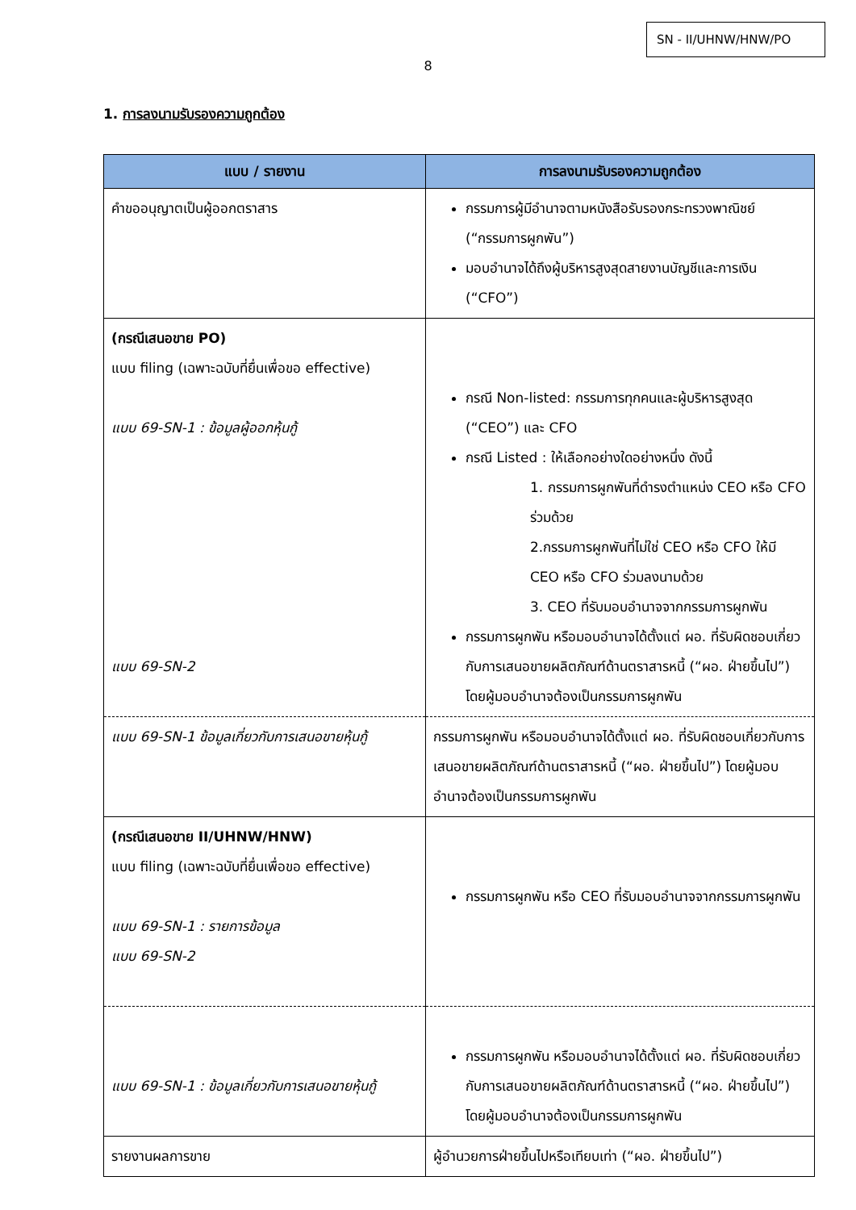SN - II/UHNW/HNW/PO
8
1. การลงนามรับรองความถูกต้อง
| แบบ / รายงาน | การลงนามรับรองความถูกต้อง |
| --- | --- |
| คำขออนุญาตเป็นผู้ออกตราสาร | กรรมการผู้มีอำนาจตามหนังสือรับรองกระทรวงพาณิชย์ (“กรรมการผูกพัน”) มอบอำนาจได้ถึงผู้บริหารสูงสุดสายงานบัญชีและการเงิน (“CFO”) |
| (กรณีเสนอขาย PO) แบบ filing (เฉพาะฉบับที่ยื่นเพื่อขอ effective) แบบ 69-SN-1 : ข้อมูลผู้ออกหุ้นกู้ แบบ 69-SN-2 | กรณี Non-listed: กรรมการทุกคนและผู้บริหารสูงสุด (“CEO”) และ CFO กรณี Listed : ให้เลือกอย่างใดอย่างหนึ่ง ดังนี้ 1. กรรมการผูกพันที่ดำรงตำแหน่ง CEO หรือ CFO ร่วมด้วย 2.กรรมการผูกพันที่ไม่ใช่ CEO หรือ CFO ให้มี CEO หรือ CFO ร่วมลงนามด้วย 3. CEO ที่รับมอบอำนาจจากกรรมการผูกพัน กรรมการผูกพัน หรือมอบอำนาจได้ตั้งแต่ ผอ. ที่รับผิดชอบเกี่ยวกับการเสนอขายผลิตภัณฑ์ด้านตราสารหนี้ (“ผอ. ฝ่ายขึ้นไป”) โดยผู้มอบอำนาจต้องเป็นกรรมการผูกพัน |
| แบบ 69-SN-1 ข้อมูลเกี่ยวกับการเสนอขายหุ้นกู้ | กรรมการผูกพัน หรือมอบอำนาจได้ตั้งแต่ ผอ. ที่รับผิดชอบเกี่ยวกับการเสนอขายผลิตภัณฑ์ด้านตราสารหนี้ (“ผอ. ฝ่ายขึ้นไป”) โดยผู้มอบอำนาจต้องเป็นกรรมการผูกพัน |
| (กรณีเสนอขาย II/UHNW/HNW) แบบ filing (เฉพาะฉบับที่ยื่นเพื่อขอ effective) แบบ 69-SN-1 : รายการข้อมูล แบบ 69-SN-2 | กรรมการผูกพัน หรือ CEO ที่รับมอบอำนาจจากกรรมการผูกพัน |
| แบบ 69-SN-1 : ข้อมูลเกี่ยวกับการเสนอขายหุ้นกู้ | กรรมการผูกพัน หรือมอบอำนาจได้ตั้งแต่ ผอ. ที่รับผิดชอบเกี่ยวกับการเสนอขายผลิตภัณฑ์ด้านตราสารหนี้ (“ผอ. ฝ่ายขึ้นไป”) โดยผู้มอบอำนาจต้องเป็นกรรมการผูกพัน |
| รายงานผลการขาย | ผู้อำนวยการฝ่ายขึ้นไปหรือเทียบเท่า (“ผอ. ฝ่ายขึ้นไป”) |